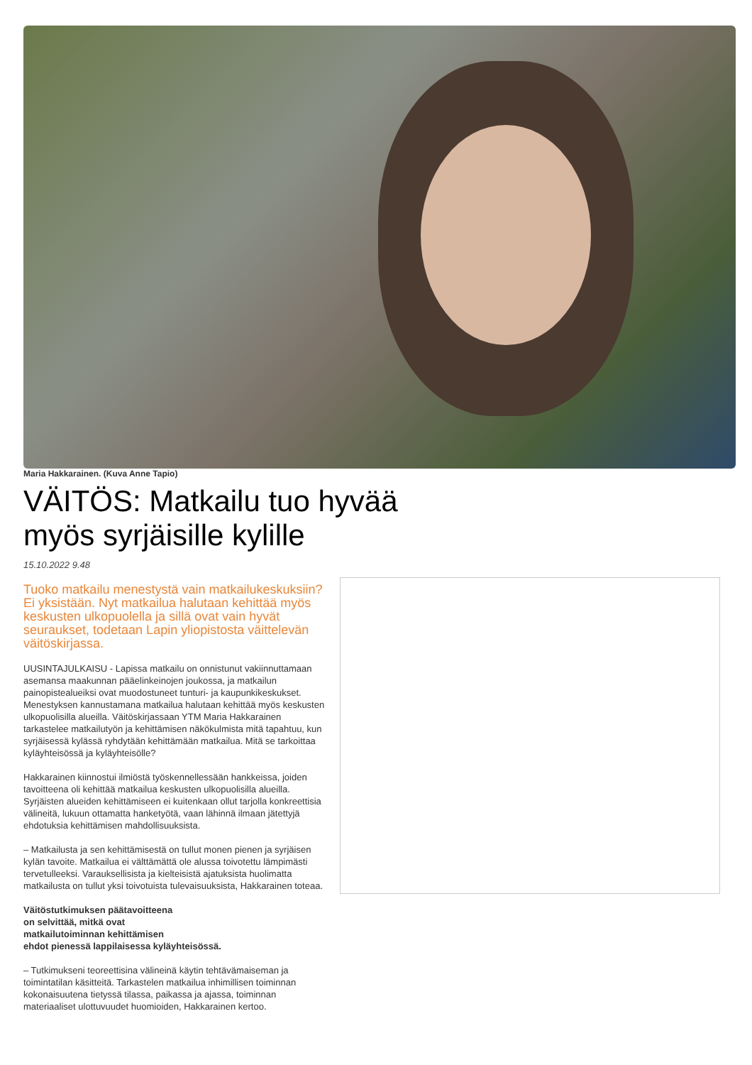Maria Hakkarainen. (Kuva Anne Tapio)
VÄITÖS: Matkailu tuo hyvää myös syrjäisille kylille
15.10.2022 9.48
Tuoko matkailu menestystä vain matkailukeskuksiin? Ei yksistään. Nyt matkailua halutaan kehittää myös keskusten ulkopuolella ja sillä ovat vain hyvät seuraukset, todetaan Lapin yliopistosta väittelevän väitöskirjassa.
UUSINTAJULKAISU - Lapissa matkailu on onnistunut vakiinnuttamaan asemansa maakunnan pääelinkeinojen joukossa, ja matkailun painopistealueiksi ovat muodostuneet tunturi- ja kaupunkikeskukset. Menestyksen kannustamana matkailua halutaan kehittää myös keskusten ulkopuolisilla alueilla. Väitöskirjassaan YTM Maria Hakkarainen tarkastelee matkailutyön ja kehittämisen näkökulmista mitä tapahtuu, kun syrjäisessä kylässä ryhdytään kehittämään matkailua. Mitä se tarkoittaa kyläyhteisössä ja kyläyhteisölle?
Hakkarainen kiinnostui ilmiöstä työskennellessään hankkeissa, joiden tavoitteena oli kehittää matkailua keskusten ulkopuolisilla alueilla. Syrjäisten alueiden kehittämiseen ei kuitenkaan ollut tarjolla konkreettisia välineitä, lukuun ottamatta hanketyötä, vaan lähinnä ilmaan jätettyjä ehdotuksia kehittämisen mahdollisuuksista.
– Matkailusta ja sen kehittämisestä on tullut monen pienen ja syrjäisen kylän tavoite. Matkailua ei välttämättä ole alussa toivotettu lämpimästi tervetulleeksi. Varauksellisista ja kielteisistä ajatuksista huolimatta matkailusta on tullut yksi toivotuista tulevaisuuksista, Hakkarainen toteaa.
Väitöstutkimuksen päätavoitteena
on selvittää, mitkä ovat
matkailutoiminnan kehittämisen
ehdot pienessä lappilaisessa kyläyhteisössä.
– Tutkimukseni teoreettisina välineinä käytin tehtävämaiseman ja toimintatilan käsitteitä. Tarkastelen matkailua inhimillisen toiminnan kokonaisuutena tietyssä tilassa, paikassa ja ajassa, toiminnan materiaaliset ulottuvuudet huomioiden, Hakkarainen kertoo.